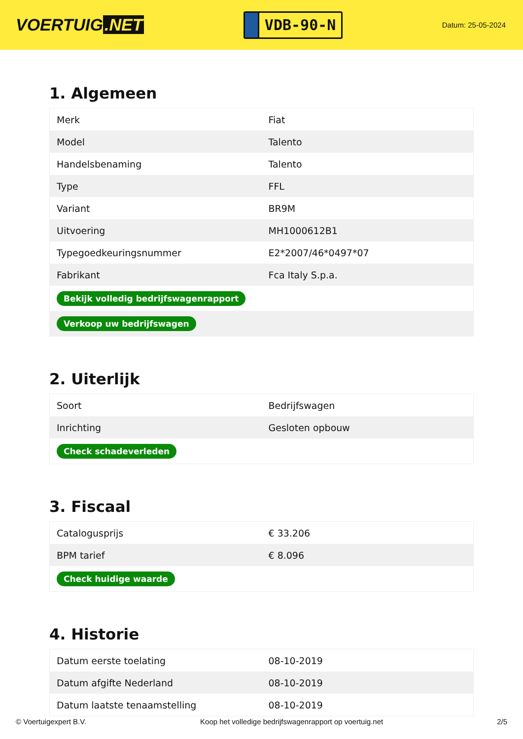VOERTUIG.NET
VDB-90-N
Datum: 25-05-2024
1. Algemeen
| Merk | Fiat |
| Model | Talento |
| Handelsbenaming | Talento |
| Type | FFL |
| Variant | BR9M |
| Uitvoering | MH1000612B1 |
| Typegoedkeuringsnummer | E2*2007/46*0497*07 |
| Fabrikant | Fca Italy S.p.a. |
| Bekijk volledig bedrijfswagenrapport | |
| Verkoop uw bedrijfswagen | |
2. Uiterlijk
| Soort | Bedrijfswagen |
| Inrichting | Gesloten opbouw |
| Check schadeverleden | |
3. Fiscaal
| Catalogusprijs | € 33.206 |
| BPM tarief | € 8.096 |
| Check huidige waarde | |
4. Historie
| Datum eerste toelating | 08-10-2019 |
| Datum afgifte Nederland | 08-10-2019 |
| Datum laatste tenaamstelling | 08-10-2019 |
© Voertuigexpert B.V. Koop het volledige bedrijfswagenrapport op voertuig.net 2/5